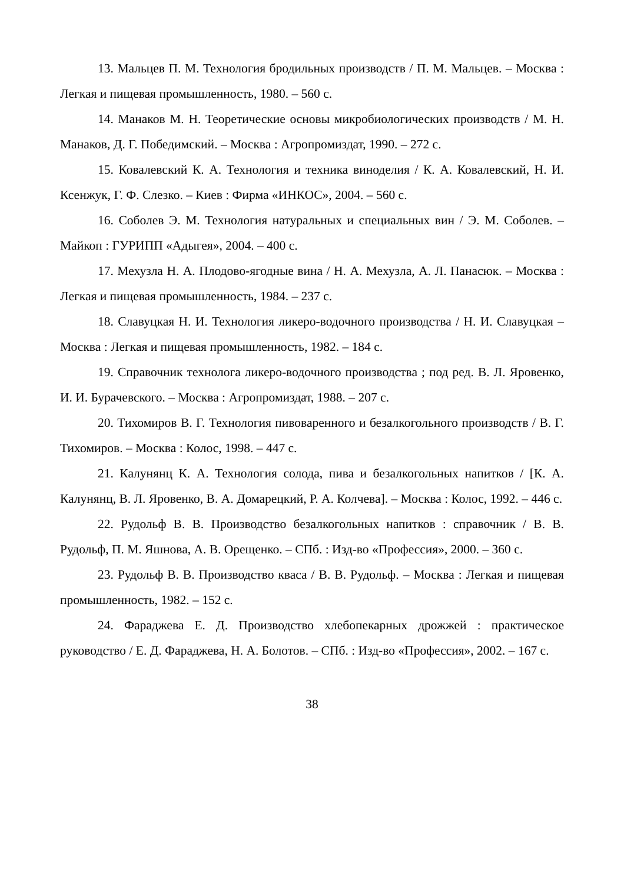13. Мальцев П. М. Технология бродильных производств / П. М. Мальцев. – Москва : Легкая и пищевая промышленность, 1980. – 560 с.
14. Манаков М. Н. Теоретические основы микробиологических производств / М. Н. Манаков, Д. Г. Победимский. – Москва : Агропромиздат, 1990. – 272 с.
15. Ковалевский К. А. Технология и техника виноделия / К. А. Ковалевский, Н. И. Ксенжук, Г. Ф. Слезко. – Киев : Фирма «ИНКОС», 2004. – 560 с.
16. Соболев Э. М. Технология натуральных и специальных вин / Э. М. Соболев. – Майкоп : ГУРИПП «Адыгея», 2004. – 400 с.
17. Мехузла Н. А. Плодово-ягодные вина / Н. А. Мехузла, А. Л. Панасюк. – Москва : Легкая и пищевая промышленность, 1984. – 237 с.
18. Славуцкая Н. И. Технология ликеро-водочного производства / Н. И. Славуцкая – Москва : Легкая и пищевая промышленность, 1982. – 184 с.
19. Справочник технолога ликеро-водочного производства ; под ред. В. Л. Яровенко, И. И. Бурачевского. – Москва : Агропромиздат, 1988. – 207 с.
20. Тихомиров В. Г. Технология пивоваренного и безалкогольного производств / В. Г. Тихомиров. – Москва : Колос, 1998. – 447 с.
21. Калунянц К. А. Технология солода, пива и безалкогольных напитков / [К. А. Калунянц, В. Л. Яровенко, В. А. Домарецкий, Р. А. Колчева]. – Москва : Колос, 1992. – 446 с.
22. Рудольф В. В. Производство безалкогольных напитков : справочник / В. В. Рудольф, П. М. Яшнова, А. В. Орещенко. – СПб. : Изд-во «Профессия», 2000. – 360 с.
23. Рудольф В. В. Производство кваса / В. В. Рудольф. – Москва : Легкая и пищевая промышленность, 1982. – 152 с.
24. Фараджева Е. Д. Производство хлебопекарных дрожжей : практическое руководство / Е. Д. Фараджева, Н. А. Болотов. – СПб. : Изд-во «Профессия», 2002. – 167 с.
38